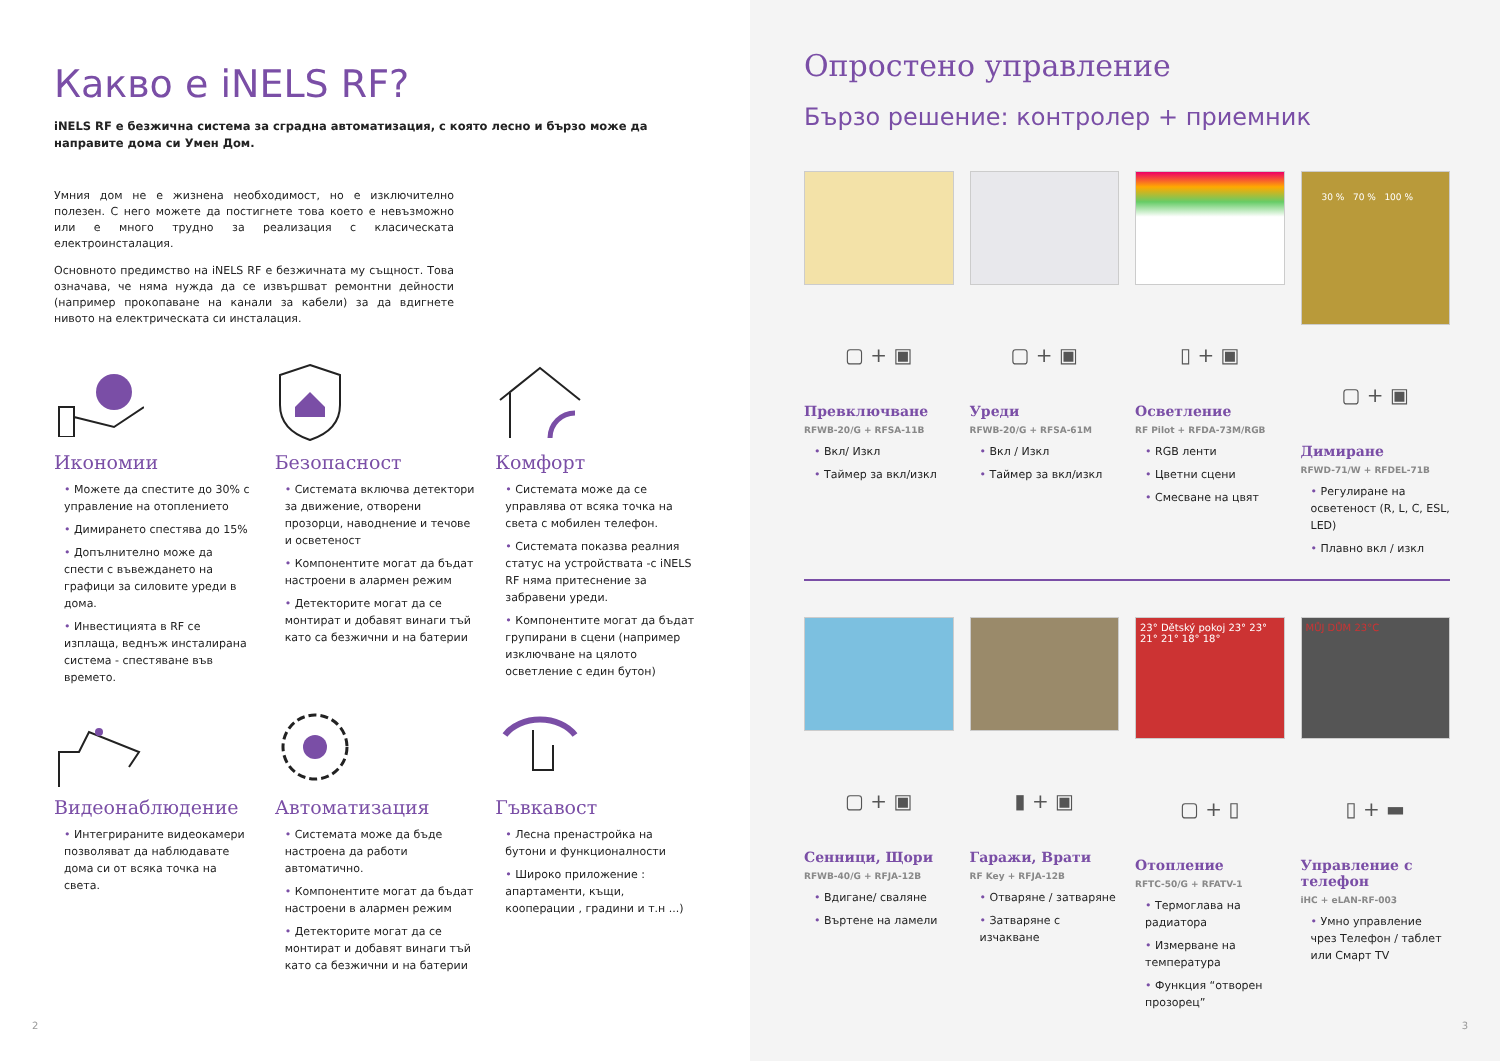Какво е iNELS RF?
iNELS RF е безжична система за сградна автоматизация, с която лесно и бързо може да направите дома си Умен Дом.
Умния дом не е жизнена необходимост, но е изключително полезен. С него можете да постигнете това което е невъзможно или е много трудно за реализация с класическата електроинсталация.
Основното предимство на iNELS RF е безжичната му същност. Това означава, че няма нужда да се извършват ремонтни дейности (например прокопаване на канали за кабели) за да вдигнете нивото на електрическата си инсталация.
Икономии
• Можете да спестите до 30% с управление на отоплението
• Димирането спестява до 15%
• Допълнително може да спести с въвеждането на графици за силовите уреди в дома.
• Инвестицията в RF се изплаща, веднъж инсталирана система - спестяване във времето.
Безопасност
• Системата включва детектори за движение, отворени прозорци, наводнение и течове и осветеност
• Компонентите могат да бъдат настроени в алармен режим
• Детекторите могат да се монтират и добавят винаги тъй като са безжични и на батерии
Комфорт
• Системата може да се управлява от всяка точка на света с мобилен телефон.
• Системата показва реалния статус на устройствата -с iNELS RF няма притеснение за забравени уреди.
• Компонентите могат да бъдат групирани в сцени (например изключване на цялото осветление с един бутон)
Видеонаблюдение
• Интегрираните видеокамери позволяват да наблюдавате дома си от всяка точка на света.
Автоматизация
• Системата може да бъде настроена да работи автоматично.
• Компонентите могат да бъдат настроени в алармен режим
• Детекторите могат да се монтират и добавят винаги тъй като са безжични и на батерии
Гъвкавост
• Лесна пренастройка на бутони и функционалности
• Широко приложение : апартаменти, къщи, кооперации , градини и т.н ...)
2
Опростено управление
Бързо решение: контролер + приемник
▢ + ▣
Превключване
RFWB-20/G + RFSA-11B
• Вкл/ Изкл
• Таймер за вкл/изкл
▢ + ▣
Уреди
RFWB-20/G + RFSA-61M
• Вкл / Изкл
• Таймер за вкл/изкл
▯ + ▣
Осветление
RF Pilot + RFDA-73M/RGB
• RGB ленти
• Цветни сцени
• Смесване на цвят
30 % 70 % 100 %
▢ + ▣
Димиране
RFWD-71/W + RFDEL-71B
• Регулиране на осветеност (R, L, C, ESL, LED)
• Плавно вкл / изкл
▢ + ▣
Сенници, Щори
RFWB-40/G + RFJA-12B
• Вдигане/ сваляне
• Въртене на ламели
▮ + ▣
Гаражи, Врати
RF Key + RFJA-12B
• Отваряне / затваряне
• Затваряне с изчакване
23° Dětský pokoj 23° 23° 21° 21° 18° 18°
▢ + ▯
Отопление
RFTC-50/G + RFATV-1
• Термоглава на радиатора
• Измерване на температура
• Функция “отворен прозорец”
MŮJ DŮM 23°C
▯ + ▬
Управление с телефон
iHC + eLAN-RF-003
• Умно управление чрез Телефон / таблет или Смарт TV
3